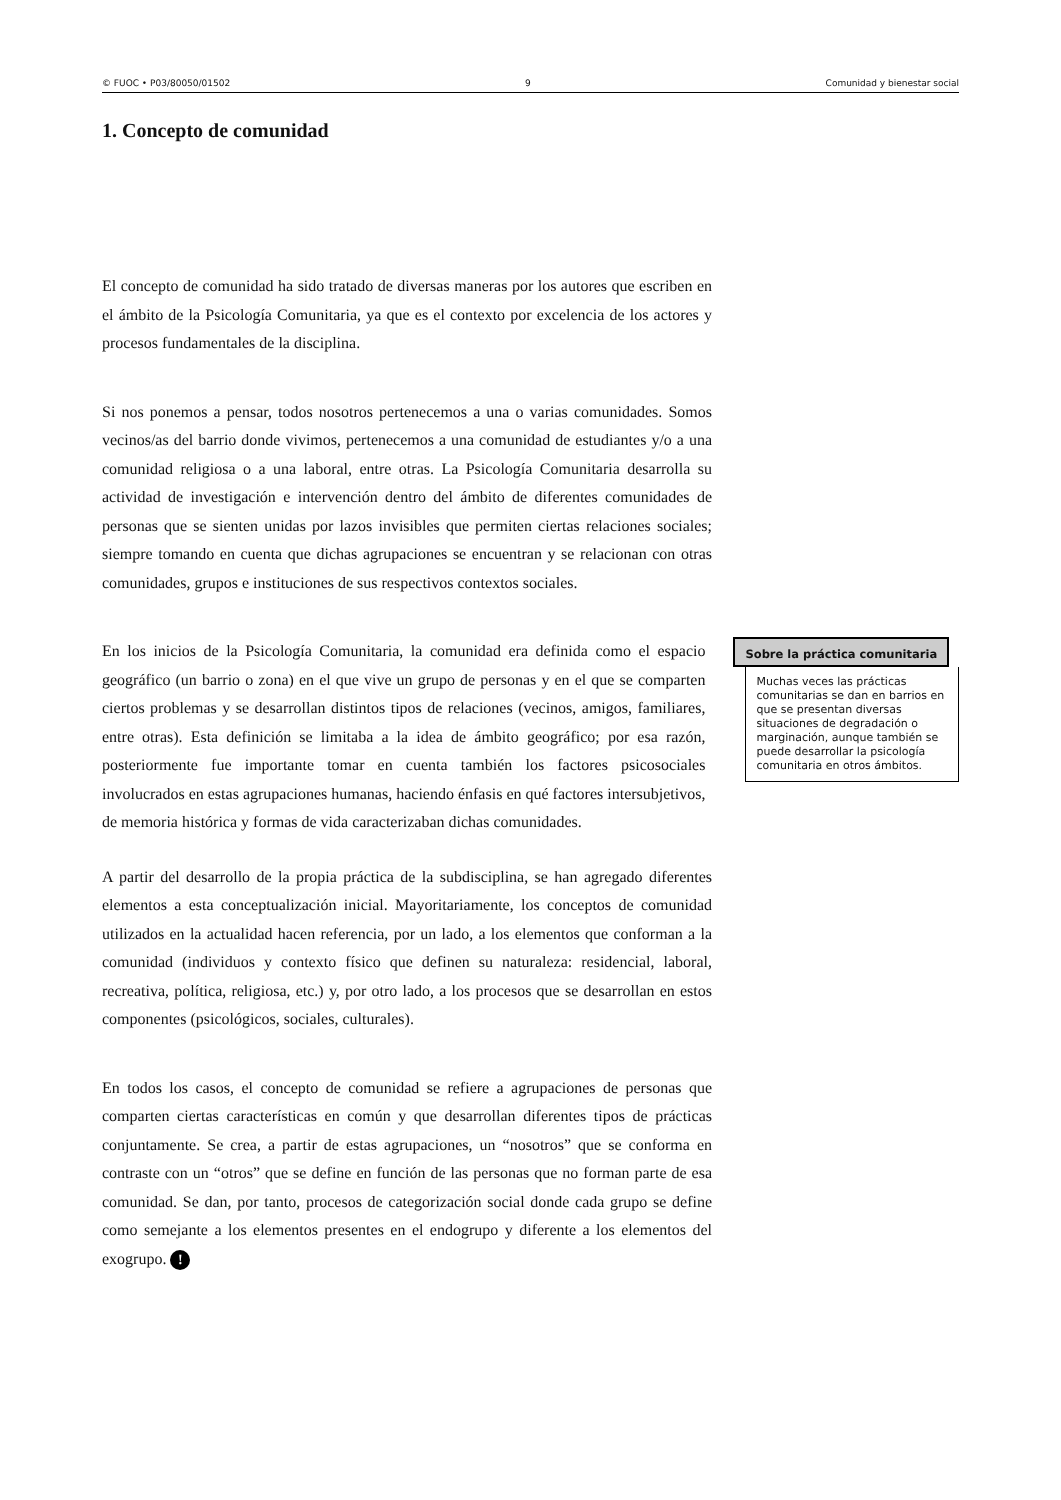© FUOC • P03/80050/01502 9 Comunidad y bienestar social
1. Concepto de comunidad
El concepto de comunidad ha sido tratado de diversas maneras por los autores que escriben en el ámbito de la Psicología Comunitaria, ya que es el contexto por excelencia de los actores y procesos fundamentales de la disciplina.
Si nos ponemos a pensar, todos nosotros pertenecemos a una o varias comunidades. Somos vecinos/as del barrio donde vivimos, pertenecemos a una comunidad de estudiantes y/o a una comunidad religiosa o a una laboral, entre otras. La Psicología Comunitaria desarrolla su actividad de investigación e intervención dentro del ámbito de diferentes comunidades de personas que se sienten unidas por lazos invisibles que permiten ciertas relaciones sociales; siempre tomando en cuenta que dichas agrupaciones se encuentran y se relacionan con otras comunidades, grupos e instituciones de sus respectivos contextos sociales.
En los inicios de la Psicología Comunitaria, la comunidad era definida como el espacio geográfico (un barrio o zona) en el que vive un grupo de personas y en el que se comparten ciertos problemas y se desarrollan distintos tipos de relaciones (vecinos, amigos, familiares, entre otras). Esta definición se limitaba a la idea de ámbito geográfico; por esa razón, posteriormente fue importante tomar en cuenta también los factores psicosociales involucrados en estas agrupaciones humanas, haciendo énfasis en qué factores intersubjetivos, de memoria histórica y formas de vida caracterizaban dichas comunidades.
Sobre la práctica comunitaria
Muchas veces las prácticas comunitarias se dan en barrios en que se presentan diversas situaciones de degradación o marginación, aunque también se puede desarrollar la psicología comunitaria en otros ámbitos.
A partir del desarrollo de la propia práctica de la subdisciplina, se han agregado diferentes elementos a esta conceptualización inicial. Mayoritariamente, los conceptos de comunidad utilizados en la actualidad hacen referencia, por un lado, a los elementos que conforman a la comunidad (individuos y contexto físico que definen su naturaleza: residencial, laboral, recreativa, política, religiosa, etc.) y, por otro lado, a los procesos que se desarrollan en estos componentes (psicológicos, sociales, culturales).
En todos los casos, el concepto de comunidad se refiere a agrupaciones de personas que comparten ciertas características en común y que desarrollan diferentes tipos de prácticas conjuntamente. Se crea, a partir de estas agrupaciones, un “nosotros” que se conforma en contraste con un “otros” que se define en función de las personas que no forman parte de esa comunidad. Se dan, por tanto, procesos de categorización social donde cada grupo se define como semejante a los elementos presentes en el endogrupo y diferente a los elementos del exogrupo. !